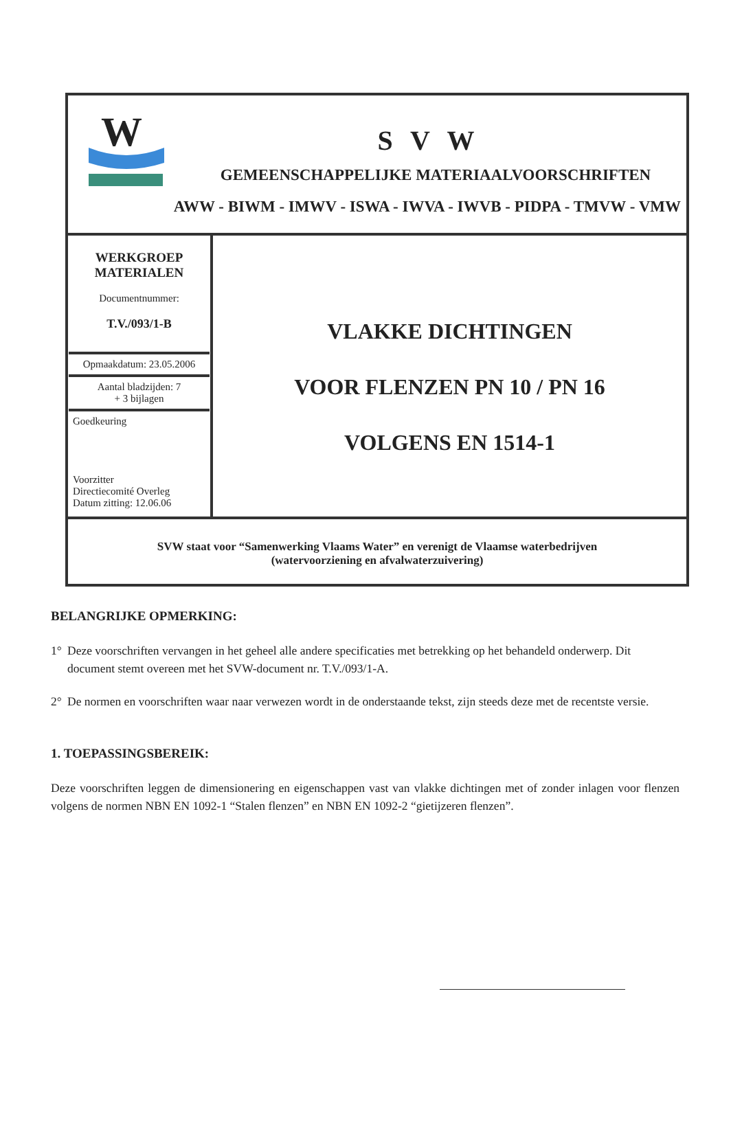W
S V W
GEMEENSCHAPPELIJKE MATERIAALVOORSCHRIFTEN
AWW - BIWM - IMWV - ISWA - IWVA - IWVB - PIDPA - TMVW - VMW
| WERKGROEP MATERIALEN Documentnummer: T.V./093/1-B Opmaakdatum: 23.05.2006 Aantal bladzijden: 7 + 3 bijlagen Goedkeuring Voorzitter Directiecomité Overleg Datum zitting: 12.06.06 | VLAKKE DICHTINGEN VOOR FLENZEN PN 10 / PN 16 VOLGENS EN 1514-1 |
SVW staat voor “Samenwerking Vlaams Water” en verenigt de Vlaamse waterbedrijven
(watervoorziening en afvalwaterzuivering)
BELANGRIJKE OPMERKING:
1° Deze voorschriften vervangen in het geheel alle andere specificaties met betrekking op het behandeld onderwerp. Dit document stemt overeen met het SVW-document nr. T.V./093/1-A.
2° De normen en voorschriften waar naar verwezen wordt in de onderstaande tekst, zijn steeds deze met de recentste versie.
1. TOEPASSINGSBEREIK:
Deze voorschriften leggen de dimensionering en eigenschappen vast van vlakke dichtingen met of zonder inlagen voor flenzen volgens de normen NBN EN 1092-1 “Stalen flenzen” en NBN EN 1092-2 “gietijzeren flenzen”.